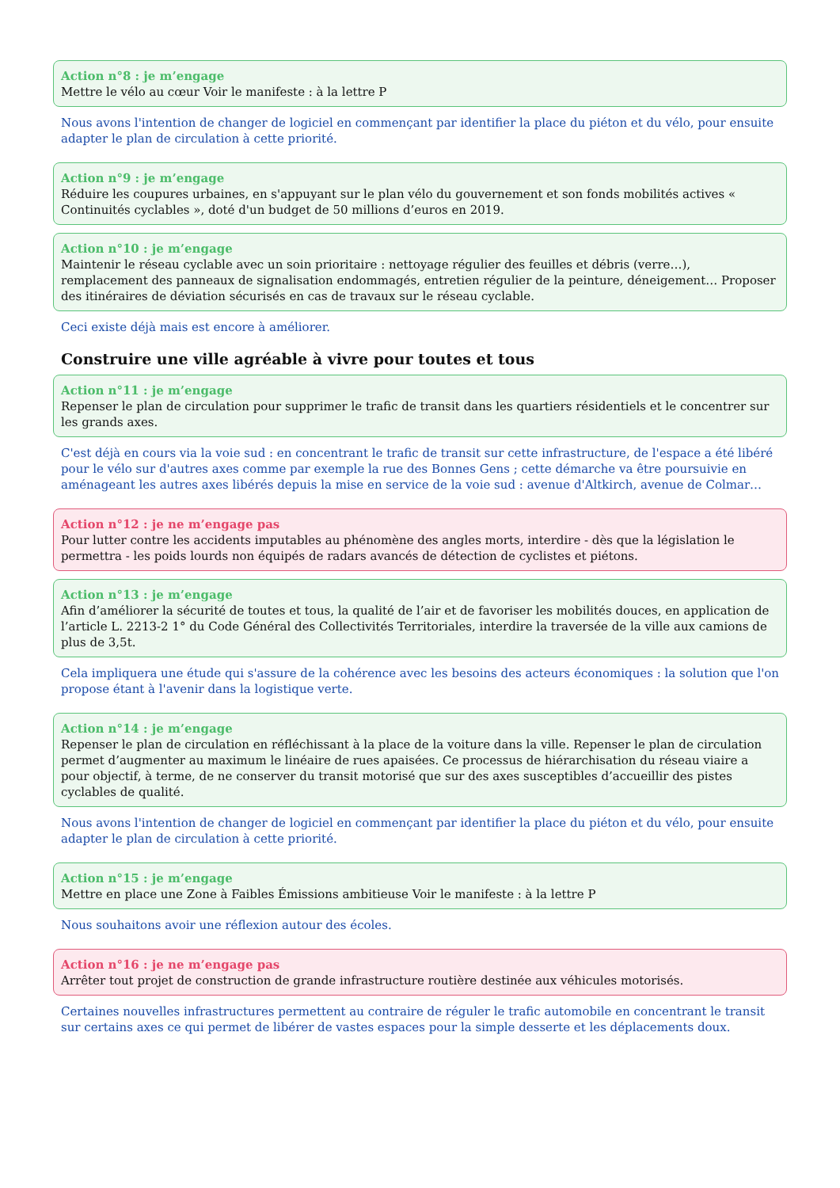Action n°8 : je m’engage
Mettre le vélo au cœur Voir le manifeste : à la lettre P
Nous avons l'intention de changer de logiciel en commençant par identifier la place du piéton et du vélo, pour ensuite adapter le plan de circulation à cette priorité.
Action n°9 : je m’engage
Réduire les coupures urbaines, en s'appuyant sur le plan vélo du gouvernement et son fonds mobilités actives « Continuités cyclables », doté d'un budget de 50 millions d’euros en 2019.
Action n°10 : je m’engage
Maintenir le réseau cyclable avec un soin prioritaire : nettoyage régulier des feuilles et débris (verre…), remplacement des panneaux de signalisation endommagés, entretien régulier de la peinture, déneigement… Proposer des itinéraires de déviation sécurisés en cas de travaux sur le réseau cyclable.
Ceci existe déjà mais est encore à améliorer.
Construire une ville agréable à vivre pour toutes et tous
Action n°11 : je m’engage
Repenser le plan de circulation pour supprimer le trafic de transit dans les quartiers résidentiels et le concentrer sur les grands axes.
C'est déjà en cours via la voie sud : en concentrant le trafic de transit sur cette infrastructure, de l'espace a été libéré pour le vélo sur d'autres axes comme par exemple la rue des Bonnes Gens ; cette démarche va être poursuivie en aménageant les autres axes libérés depuis la mise en service de la voie sud : avenue d'Altkirch, avenue de Colmar…
Action n°12 : je ne m’engage pas
Pour lutter contre les accidents imputables au phénomène des angles morts, interdire - dès que la législation le permettra - les poids lourds non équipés de radars avancés de détection de cyclistes et piétons.
Action n°13 : je m’engage
Afin d’améliorer la sécurité de toutes et tous, la qualité de l’air et de favoriser les mobilités douces, en application de l’article L. 2213-2 1° du Code Général des Collectivités Territoriales, interdire la traversée de la ville aux camions de plus de 3,5t.
Cela impliquera une étude qui s'assure de la cohérence avec les besoins des acteurs économiques : la solution que l'on propose étant à l'avenir dans la logistique verte.
Action n°14 : je m’engage
Repenser le plan de circulation en réfléchissant à la place de la voiture dans la ville. Repenser le plan de circulation permet d’augmenter au maximum le linéaire de rues apaisées. Ce processus de hiérarchisation du réseau viaire a pour objectif, à terme, de ne conserver du transit motorisé que sur des axes susceptibles d’accueillir des pistes cyclables de qualité.
Nous avons l'intention de changer de logiciel en commençant par identifier la place du piéton et du vélo, pour ensuite adapter le plan de circulation à cette priorité.
Action n°15 : je m’engage
Mettre en place une Zone à Faibles Émissions ambitieuse Voir le manifeste : à la lettre P
Nous souhaitons avoir une réflexion autour des écoles.
Action n°16 : je ne m’engage pas
Arrêter tout projet de construction de grande infrastructure routière destinée aux véhicules motorisés.
Certaines nouvelles infrastructures permettent au contraire de réguler le trafic automobile en concentrant le transit sur certains axes ce qui permet de libérer de vastes espaces pour la simple desserte et les déplacements doux.